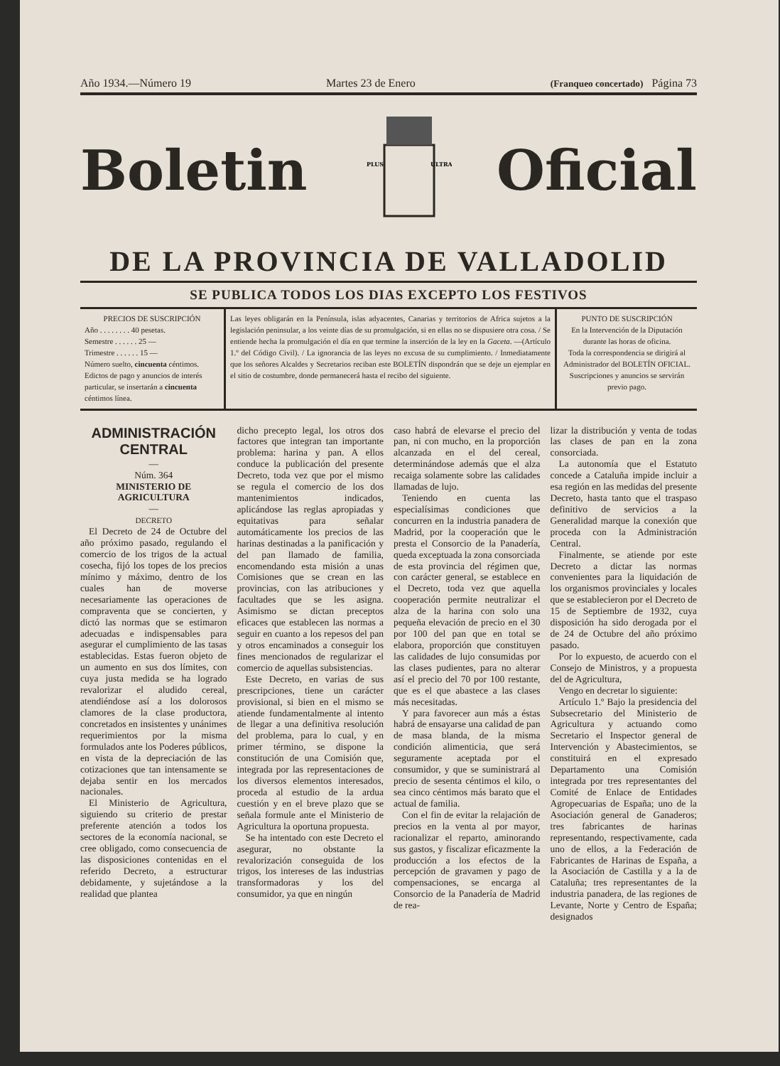Año 1934.—Número 19 Martes 23 de Enero (Franqueo concertado) Página 73
Boletin
PLUS
ULTRA
Oficial
DE LA PROVINCIA DE VALLADOLID
SE PUBLICA TODOS LOS DIAS EXCEPTO LOS FESTIVOS
PRECIOS DE SUSCRIPCIÓN
Año . . . . . . . . 40 pesetas.
Semestre . . . . . . 25 —
Trimestre . . . . . . 15 —
Número suelto, cincuenta céntimos.
Edictos de pago y anuncios de interés particular, se insertarán a cincuenta céntimos línea.
Las leyes obligarán en la Península, islas adyacentes, Canarias y territorios de Africa sujetos a la legislación peninsular, a los veinte días de su promulgación, si en ellas no se dispusiere otra cosa. / Se entiende hecha la promulgación el día en que termine la inserción de la ley en la Gaceta. —(Artículo 1.º del Código Civil). / La ignorancia de las leyes no excusa de su cumplimiento. / Inmediatamente que los señores Alcaldes y Secretarios reciban este BOLETÍN dispondrán que se deje un ejemplar en el sitio de costumbre, donde permanecerá hasta el recibo del siguiente.
PUNTO DE SUSCRIPCIÓN
En la Intervención de la Diputación durante las horas de oficina.
Toda la correspondencia se dirigirá al Administrador del BOLETÍN OFICIAL.
Suscripciones y anuncios se servirán previo pago.
ADMINISTRACIÓN CENTRAL
—
Núm. 364
MINISTERIO DE AGRICULTURA
—
DECRETO
El Decreto de 24 de Octubre del año próximo pasado, regulando el comercio de los trigos de la actual cosecha, fijó los topes de los precios mínimo y máximo, dentro de los cuales han de moverse necesariamente las operaciones de compraventa que se concierten, y dictó las normas que se estimaron adecuadas e indispensables para asegurar el cumplimiento de las tasas establecidas. Estas fueron objeto de un aumento en sus dos límites, con cuya justa medida se ha logrado revalorizar el aludido cereal, atendiéndose así a los dolorosos clamores de la clase productora, concretados en insistentes y unánimes requerimientos por la misma formulados ante los Poderes públicos, en vista de la depreciación de las cotizaciones que tan intensamente se dejaba sentir en los mercados nacionales.
El Ministerio de Agricultura, siguiendo su criterio de prestar preferente atención a todos los sectores de la economía nacional, se cree obligado, como consecuencia de las disposiciones contenidas en el referido Decreto, a estructurar debidamente, y sujetándose a la realidad que plantea
dicho precepto legal, los otros dos factores que integran tan importante problema: harina y pan. A ellos conduce la publicación del presente Decreto, toda vez que por el mismo se regula el comercio de los dos mantenimientos indicados, aplicándose las reglas apropiadas y equitativas para señalar automáticamente los precios de las harinas destinadas a la panificación y del pan llamado de familia, encomendando esta misión a unas Comisiones que se crean en las provincias, con las atribuciones y facultades que se les asigna. Asimismo se dictan preceptos eficaces que establecen las normas a seguir en cuanto a los repesos del pan y otros encaminados a conseguir los fines mencionados de regularizar el comercio de aquellas subsistencias.
Este Decreto, en varias de sus prescripciones, tiene un carácter provisional, si bien en el mismo se atiende fundamentalmente al intento de llegar a una definitiva resolución del problema, para lo cual, y en primer término, se dispone la constitución de una Comisión que, integrada por las representaciones de los diversos elementos interesados, proceda al estudio de la ardua cuestión y en el breve plazo que se señala formule ante el Ministerio de Agricultura la oportuna propuesta.
Se ha intentado con este Decreto el asegurar, no obstante la revalorización conseguida de los trigos, los intereses de las industrias transformadoras y los del consumidor, ya que en ningún
caso habrá de elevarse el precio del pan, ni con mucho, en la proporción alcanzada en el del cereal, determinándose además que el alza recaiga solamente sobre las calidades llamadas de lujo.
Teniendo en cuenta las especialísimas condiciones que concurren en la industria panadera de Madrid, por la cooperación que le presta el Consorcio de la Panadería, queda exceptuada la zona consorciada de esta provincia del régimen que, con carácter general, se establece en el Decreto, toda vez que aquella cooperación permite neutralizar el alza de la harina con solo una pequeña elevación de precio en el 30 por 100 del pan que en total se elabora, proporción que constituyen las calidades de lujo consumidas por las clases pudientes, para no alterar así el precio del 70 por 100 restante, que es el que abastece a las clases más necesitadas.
Y para favorecer aun más a éstas habrá de ensayarse una calidad de pan de masa blanda, de la misma condición alimenticia, que será seguramente aceptada por el consumidor, y que se suministrará al precio de sesenta céntimos el kilo, o sea cinco céntimos más barato que el actual de familia.
Con el fin de evitar la relajación de precios en la venta al por mayor, racionalizar el reparto, aminorando sus gastos, y fiscalizar eficazmente la producción a los efectos de la percepción de gravamen y pago de compensaciones, se encarga al Consorcio de la Panadería de Madrid de rea-
lizar la distribución y venta de todas las clases de pan en la zona consorciada.
La autonomía que el Estatuto concede a Cataluña impide incluir a esa región en las medidas del presente Decreto, hasta tanto que el traspaso definitivo de servicios a la Generalidad marque la conexión que proceda con la Administración Central.
Finalmente, se atiende por este Decreto a dictar las normas convenientes para la liquidación de los organismos provinciales y locales que se establecieron por el Decreto de 15 de Septiembre de 1932, cuya disposición ha sido derogada por el de 24 de Octubre del año próximo pasado.
Por lo expuesto, de acuerdo con el Consejo de Ministros, y a propuesta del de Agricultura,
Vengo en decretar lo siguiente:
Artículo 1.º Bajo la presidencia del Subsecretario del Ministerio de Agricultura y actuando como Secretario el Inspector general de Intervención y Abastecimientos, se constituirá en el expresado Departamento una Comisión integrada por tres representantes del Comité de Enlace de Entidades Agropecuarias de España; uno de la Asociación general de Ganaderos; tres fabricantes de harinas representando, respectivamente, cada uno de ellos, a la Federación de Fabricantes de Harinas de España, a la Asociación de Castilla y a la de Cataluña; tres representantes de la industria panadera, de las regiones de Levante, Norte y Centro de España; designados